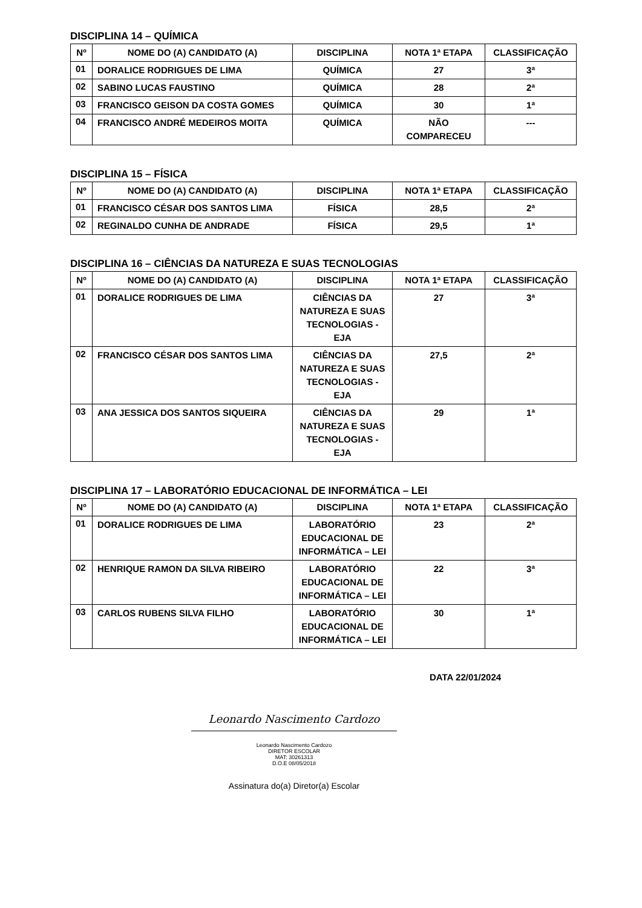DISCIPLINA 14 – QUÍMICA
| Nº | NOME DO (A) CANDIDATO (A) | DISCIPLINA | NOTA 1ª ETAPA | CLASSIFICAÇÃO |
| --- | --- | --- | --- | --- |
| 01 | DORALICE RODRIGUES DE LIMA | QUÍMICA | 27 | 3ª |
| 02 | SABINO LUCAS FAUSTINO | QUÍMICA | 28 | 2ª |
| 03 | FRANCISCO GEISON DA COSTA GOMES | QUÍMICA | 30 | 1ª |
| 04 | FRANCISCO ANDRÉ MEDEIROS MOITA | QUÍMICA | NÃO COMPARECEU | --- |
DISCIPLINA 15 – FÍSICA
| Nº | NOME DO (A) CANDIDATO (A) | DISCIPLINA | NOTA 1ª ETAPA | CLASSIFICAÇÃO |
| --- | --- | --- | --- | --- |
| 01 | FRANCISCO CÉSAR DOS SANTOS LIMA | FÍSICA | 28,5 | 2ª |
| 02 | REGINALDO CUNHA DE ANDRADE | FÍSICA | 29,5 | 1ª |
DISCIPLINA 16 – CIÊNCIAS DA NATUREZA E SUAS TECNOLOGIAS
| Nº | NOME DO (A) CANDIDATO (A) | DISCIPLINA | NOTA 1ª ETAPA | CLASSIFICAÇÃO |
| --- | --- | --- | --- | --- |
| 01 | DORALICE RODRIGUES DE LIMA | CIÊNCIAS DA NATUREZA E SUAS TECNOLOGIAS - EJA | 27 | 3ª |
| 02 | FRANCISCO CÉSAR DOS SANTOS LIMA | CIÊNCIAS DA NATUREZA E SUAS TECNOLOGIAS - EJA | 27,5 | 2ª |
| 03 | ANA JESSICA DOS SANTOS SIQUEIRA | CIÊNCIAS DA NATUREZA E SUAS TECNOLOGIAS - EJA | 29 | 1ª |
DISCIPLINA 17 – LABORATÓRIO EDUCACIONAL DE INFORMÁTICA – LEI
| Nº | NOME DO (A) CANDIDATO (A) | DISCIPLINA | NOTA 1ª ETAPA | CLASSIFICAÇÃO |
| --- | --- | --- | --- | --- |
| 01 | DORALICE RODRIGUES DE LIMA | LABORATÓRIO EDUCACIONAL DE INFORMÁTICA – LEI | 23 | 2ª |
| 02 | HENRIQUE RAMON DA SILVA RIBEIRO | LABORATÓRIO EDUCACIONAL DE INFORMÁTICA – LEI | 22 | 3ª |
| 03 | CARLOS RUBENS SILVA FILHO | LABORATÓRIO EDUCACIONAL DE INFORMÁTICA – LEI | 30 | 1ª |
DATA 22/01/2024
Leonardo Nascimento Cardozo
Leonardo Nascimento Cardozo
DIRETOR ESCOLAR
MAT: 30261313
D.O.E 08/05/2018
Assinatura do(a) Diretor(a) Escolar